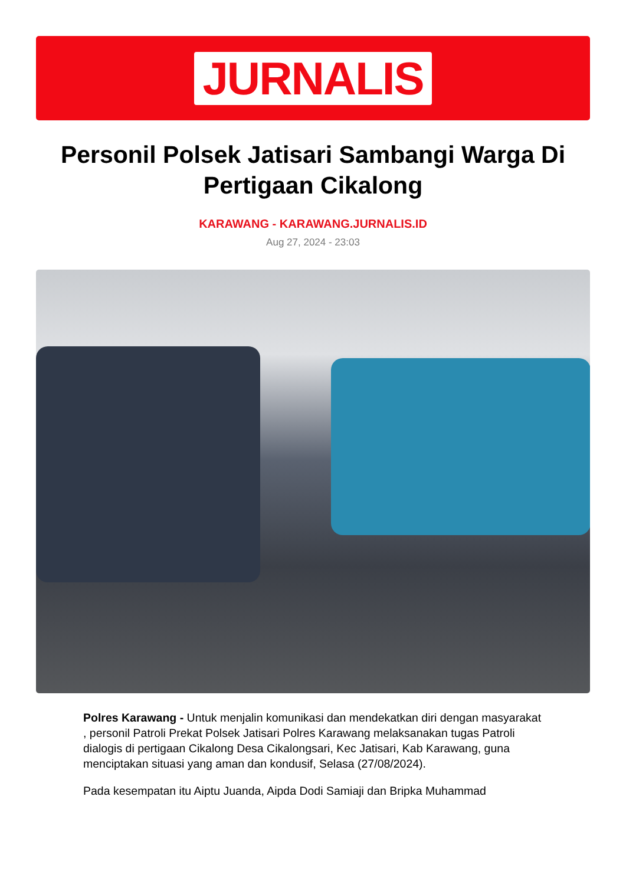JURNALIS
Personil Polsek Jatisari Sambangi Warga Di Pertigaan Cikalong
KARAWANG - KARAWANG.JURNALIS.ID
Aug 27, 2024 - 23:03
Polres Karawang - Untuk menjalin komunikasi dan mendekatkan diri dengan masyarakat , personil Patroli Prekat Polsek Jatisari Polres Karawang melaksanakan tugas Patroli dialogis di pertigaan Cikalong Desa Cikalongsari, Kec Jatisari, Kab Karawang, guna menciptakan situasi yang aman dan kondusif, Selasa (27/08/2024).
Pada kesempatan itu Aiptu Juanda, Aipda Dodi Samiaji dan Bripka Muhammad